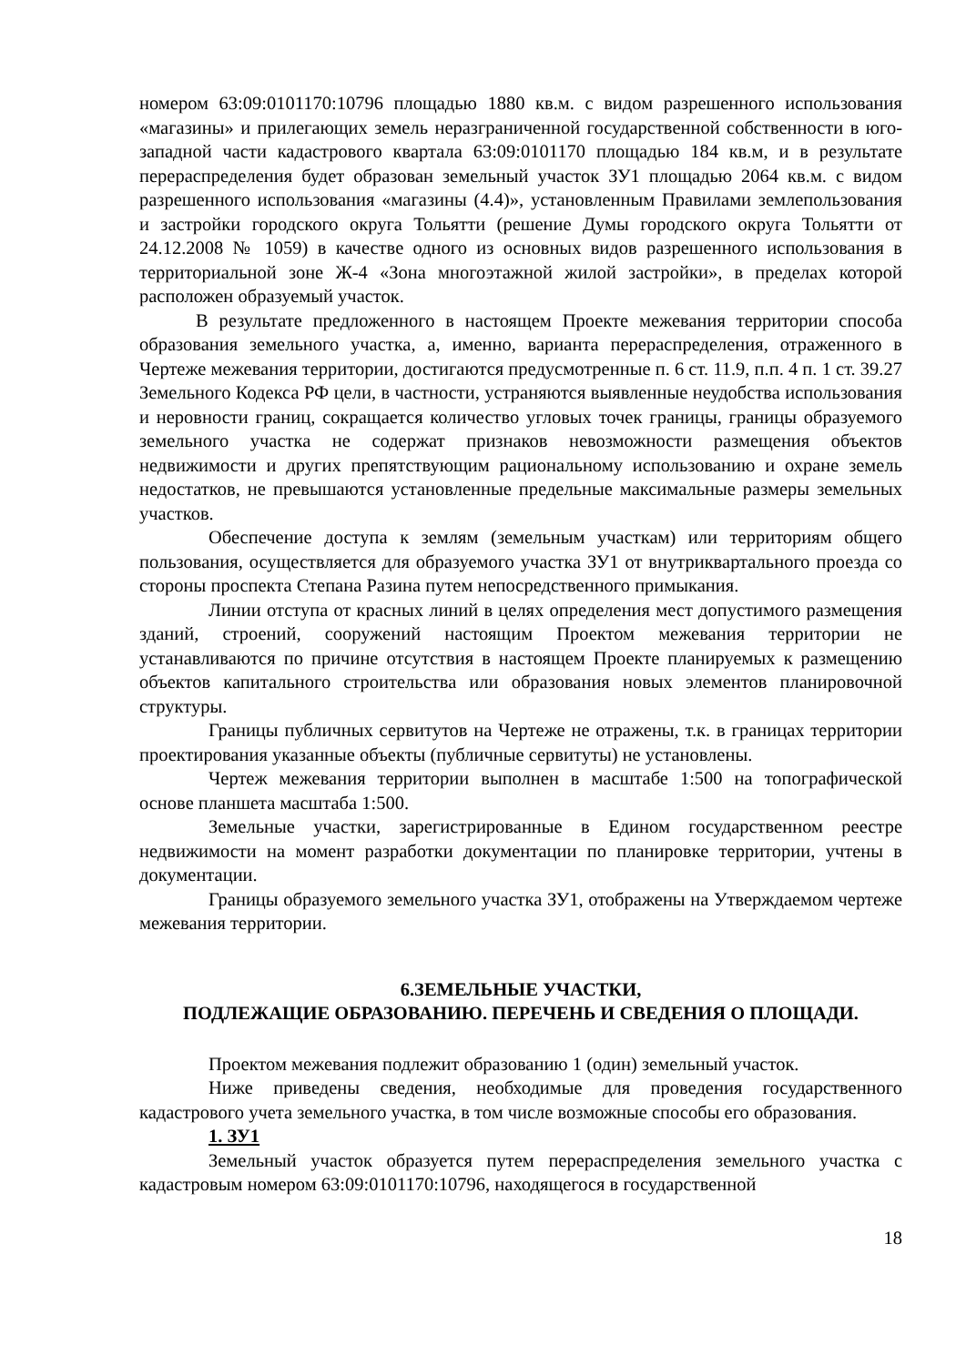номером 63:09:0101170:10796 площадью 1880 кв.м. с видом разрешенного использования «магазины» и прилегающих земель неразграниченной государственной собственности в юго-западной части кадастрового квартала 63:09:0101170 площадью 184 кв.м, и в результате перераспределения будет образован земельный участок ЗУ1 площадью 2064 кв.м. с видом разрешенного использования «магазины (4.4)», установленным Правилами землепользования и застройки городского округа Тольятти (решение Думы городского округа Тольятти от 24.12.2008 № 1059) в качестве одного из основных видов разрешенного использования в территориальной зоне Ж-4 «Зона многоэтажной жилой застройки», в пределах которой расположен образуемый участок.
В результате предложенного в настоящем Проекте межевания территории способа образования земельного участка, а, именно, варианта перераспределения, отраженного в Чертеже межевания территории, достигаются предусмотренные п. 6 ст. 11.9, п.п. 4 п. 1 ст. 39.27 Земельного Кодекса РФ цели, в частности, устраняются выявленные неудобства использования и неровности границ, сокращается количество угловых точек границы, границы образуемого земельного участка не содержат признаков невозможности размещения объектов недвижимости и других препятствующим рациональному использованию и охране земель недостатков, не превышаются установленные предельные максимальные размеры земельных участков.
Обеспечение доступа к землям (земельным участкам) или территориям общего пользования, осуществляется для образуемого участка ЗУ1 от внутриквартального проезда со стороны проспекта Степана Разина путем непосредственного примыкания.
Линии отступа от красных линий в целях определения мест допустимого размещения зданий, строений, сооружений настоящим Проектом межевания территории не устанавливаются по причине отсутствия в настоящем Проекте планируемых к размещению объектов капитального строительства или образования новых элементов планировочной структуры.
Границы публичных сервитутов на Чертеже не отражены, т.к. в границах территории проектирования указанные объекты (публичные сервитуты) не установлены.
Чертеж межевания территории выполнен в масштабе 1:500 на топографической основе планшета масштаба 1:500.
Земельные участки, зарегистрированные в Едином государственном реестре недвижимости на момент разработки документации по планировке территории, учтены в документации.
Границы образуемого земельного участка ЗУ1, отображены на Утверждаемом чертеже межевания территории.
6.ЗЕМЕЛЬНЫЕ УЧАСТКИ,
ПОДЛЕЖАЩИЕ ОБРАЗОВАНИЮ. ПЕРЕЧЕНЬ И СВЕДЕНИЯ О ПЛОЩАДИ.
Проектом межевания подлежит образованию 1 (один) земельный участок.
Ниже приведены сведения, необходимые для проведения государственного кадастрового учета земельного участка, в том числе возможные способы его образования.
1. ЗУ1
Земельный участок образуется путем перераспределения земельного участка с кадастровым номером 63:09:0101170:10796, находящегося в государственной
18